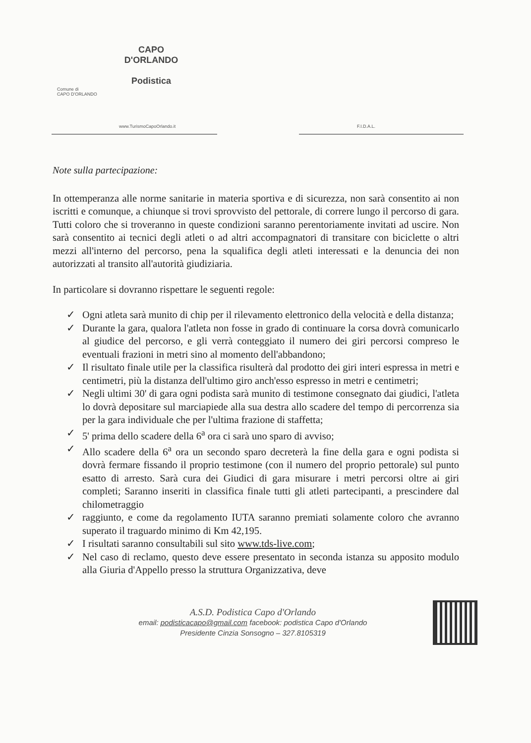Comune di
CAPO D'ORLANDO
www.TurismoCapoOrlando.it
CAPO D'ORLANDO
Podistica
F.I.D.A.L.
Note sulla partecipazione:
In ottemperanza alle norme sanitarie in materia sportiva e di sicurezza, non sarà consentito ai non iscritti e comunque, a chiunque si trovi sprovvisto del pettorale, di correre lungo il percorso di gara. Tutti coloro che si troveranno in queste condizioni saranno perentoriamente invitati ad uscire. Non sarà consentito ai tecnici degli atleti o ad altri accompagnatori di transitare con biciclette o altri mezzi all'interno del percorso, pena la squalifica degli atleti interessati e la denuncia dei non autorizzati al transito all'autorità giudiziaria.
In particolare si dovranno rispettare le seguenti regole:
✓ Ogni atleta sarà munito di chip per il rilevamento elettronico della velocità e della distanza;
✓ Durante la gara, qualora l'atleta non fosse in grado di continuare la corsa dovrà comunicarlo al giudice del percorso, e gli verrà conteggiato il numero dei giri percorsi compreso le eventuali frazioni in metri sino al momento dell'abbandono;
✓ Il risultato finale utile per la classifica risulterà dal prodotto dei giri interi espressa in metri e centimetri, più la distanza dell'ultimo giro anch'esso espresso in metri e centimetri;
✓ Negli ultimi 30' di gara ogni podista sarà munito di testimone consegnato dai giudici, l'atleta lo dovrà depositare sul marciapiede alla sua destra allo scadere del tempo di percorrenza sia per la gara individuale che per l'ultima frazione di staffetta;
✓ 5' prima dello scadere della 6<sup>a</sup> ora ci sarà uno sparo di avviso;
✓ Allo scadere della 6<sup>a</sup> ora un secondo sparo decreterà la fine della gara e ogni podista si dovrà fermare fissando il proprio testimone (con il numero del proprio pettorale) sul punto esatto di arresto. Sarà cura dei Giudici di gara misurare i metri percorsi oltre ai giri completi; Saranno inseriti in classifica finale tutti gli atleti partecipanti, a prescindere dal chilometraggio
✓ raggiunto, e come da regolamento IUTA saranno premiati solamente coloro che avranno superato il traguardo minimo di Km 42,195.
✓ I risultati saranno consultabili sul sito www.tds-live.com;
✓ Nel caso di reclamo, questo deve essere presentato in seconda istanza su apposito modulo alla Giuria d'Appello presso la struttura Organizzativa, deve
A.S.D. Podistica Capo d'Orlando
email: podisticacapo@gmail.com facebook: podistica Capo d'Orlando
Presidente Cinzia Sonsogno – 327.8105319